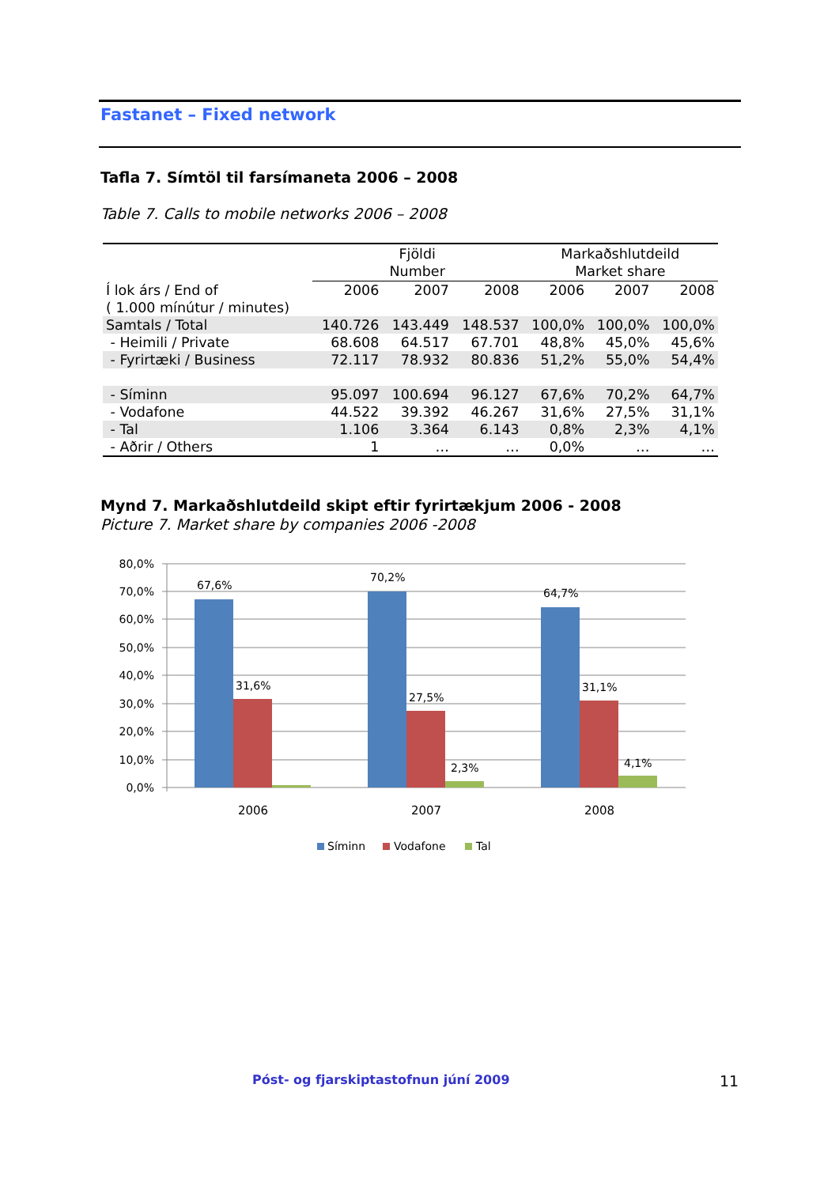Fastanet – Fixed network
Tafla 7. Símtöl til farsímaneta 2006 – 2008
Table 7. Calls to mobile networks 2006 – 2008
| | Fjöldi Number | | | Markaðshlutdeild Market share | | |
| --- | --- | --- | --- | --- | --- | --- |
| Í lok árs / End of ( 1.000 mínútur / minutes) | 2006 | 2007 | 2008 | 2006 | 2007 | 2008 |
| Samtals / Total | 140.726 | 143.449 | 148.537 | 100,0% | 100,0% | 100,0% |
| - Heimili / Private | 68.608 | 64.517 | 67.701 | 48,8% | 45,0% | 45,6% |
| - Fyrirtæki / Business | 72.117 | 78.932 | 80.836 | 51,2% | 55,0% | 54,4% |
| - Síminn | 95.097 | 100.694 | 96.127 | 67,6% | 70,2% | 64,7% |
| - Vodafone | 44.522 | 39.392 | 46.267 | 31,6% | 27,5% | 31,1% |
| - Tal | 1.106 | 3.364 | 6.143 | 0,8% | 2,3% | 4,1% |
| - Aðrir / Others | 1 | … | … | 0,0% | … | … |
Mynd 7. Markaðshlutdeild skipt eftir fyrirtækjum 2006 - 2008
Picture 7. Market share by companies 2006 -2008
80,0%
70,0%
60,0%
50,0%
40,0%
30,0%
20,0%
10,0%
0,0%
67,6%
31,6%
70,2%
27,5%
2,3%
64,7%
31,1%
4,1%
2006
2007
2008
Síminn
Vodafone
Tal
Póst- og fjarskiptastofnun júní 2009 11